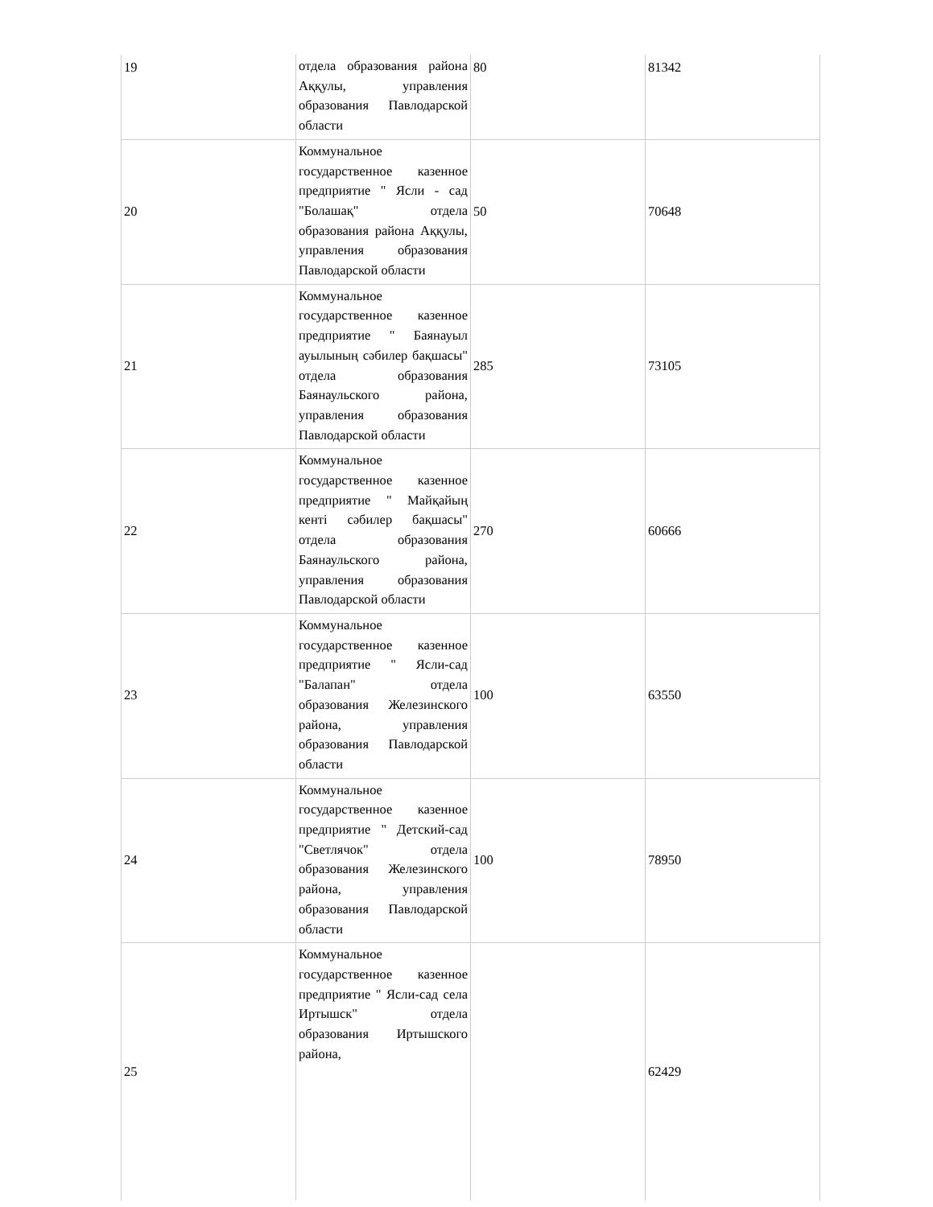| 19 | отдела образования района Аққулы, управления образования Павлодарской области | 80 | 81342 |
| 20 | Коммунальное государственное казенное предприятие " Ясли - сад "Болашақ" отдела образования района Аққулы, управления образования Павлодарской области | 50 | 70648 |
| 21 | Коммунальное государственное казенное предприятие " Баянауыл ауылының сәбилер бақшасы" отдела образования Баянаульского района, управления образования Павлодарской области | 285 | 73105 |
| 22 | Коммунальное государственное казенное предприятие " Майқайың кенті сәбилер бақшасы" отдела образования Баянаульского района, управления образования Павлодарской области | 270 | 60666 |
| 23 | Коммунальное государственное казенное предприятие " Ясли-сад "Балапан" отдела образования Железинского района, управления образования Павлодарской области | 100 | 63550 |
| 24 | Коммунальное государственное казенное предприятие " Детский-сад "Светлячок" отдела образования Железинского района, управления образования Павлодарской области | 100 | 78950 |
| 25 | Коммунальное государственное казенное предприятие " Ясли-сад села Иртышск" отдела образования Иртышского района, | | 62429 |